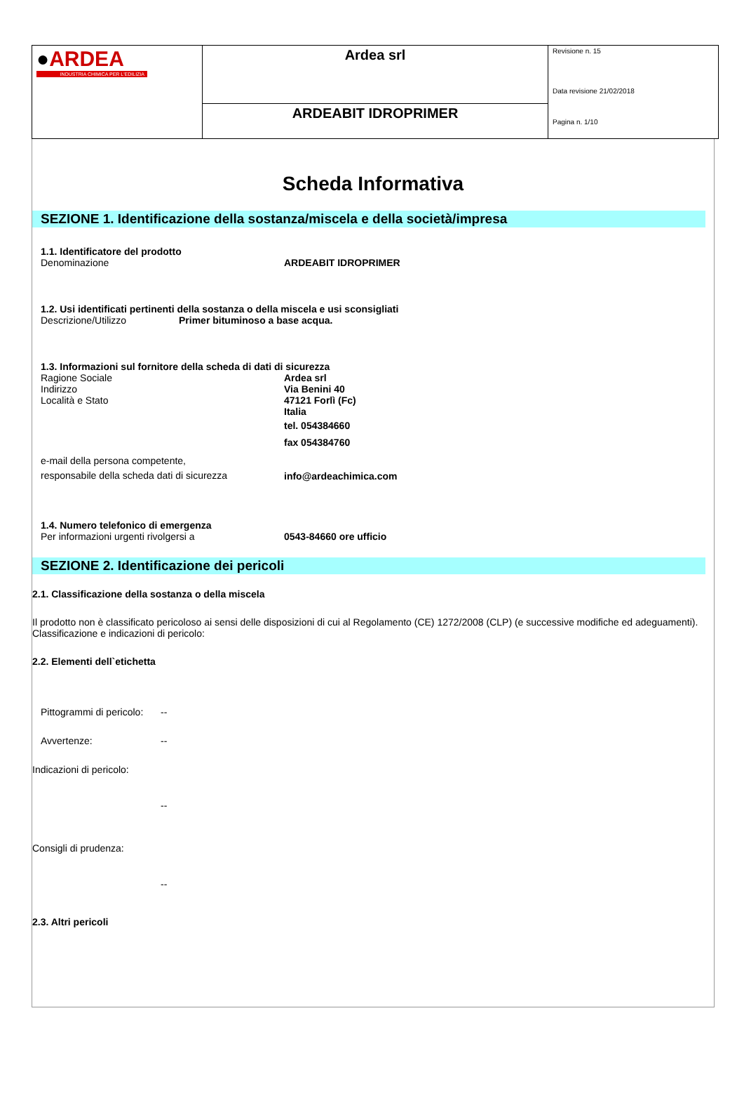| ● ARDEA INDUSTRIA CHIMICA PER L'EDILIZIA | Ardea srl | Revisione n. 15 Data revisione 21/02/2018 Pagina n. 1/10 |
| | ARDEABIT IDROPRIMER | |
Scheda Informativa
SEZIONE 1. Identificazione della sostanza/miscela e della società/impresa
1.1. Identificatore del prodotto
Denominazione ARDEABIT IDROPRIMER
1.2. Usi identificati pertinenti della sostanza o della miscela e usi sconsigliati
Descrizione/Utilizzo Primer bituminoso a base acqua.
1.3. Informazioni sul fornitore della scheda di dati di sicurezza
Ragione Sociale
Indirizzo
Località e Stato Ardea srl
Via Benini 40
47121 Forlì (Fc)
Italia
tel. 054384660
fax 054384760
e-mail della persona competente,
responsabile della scheda dati di sicurezza info@ardeachimica.com
1.4. Numero telefonico di emergenza
Per informazioni urgenti rivolgersi a 0543-84660 ore ufficio
SEZIONE 2. Identificazione dei pericoli
2.1. Classificazione della sostanza o della miscela
Il prodotto non è classificato pericoloso ai sensi delle disposizioni di cui al Regolamento (CE) 1272/2008 (CLP) (e successive modifiche ed adeguamenti).
Classificazione e indicazioni di pericolo:
2.2. Elementi dell`etichetta
Pittogrammi di pericolo: --
Avvertenze: --
Indicazioni di pericolo:
--
Consigli di prudenza:
--
2.3. Altri pericoli